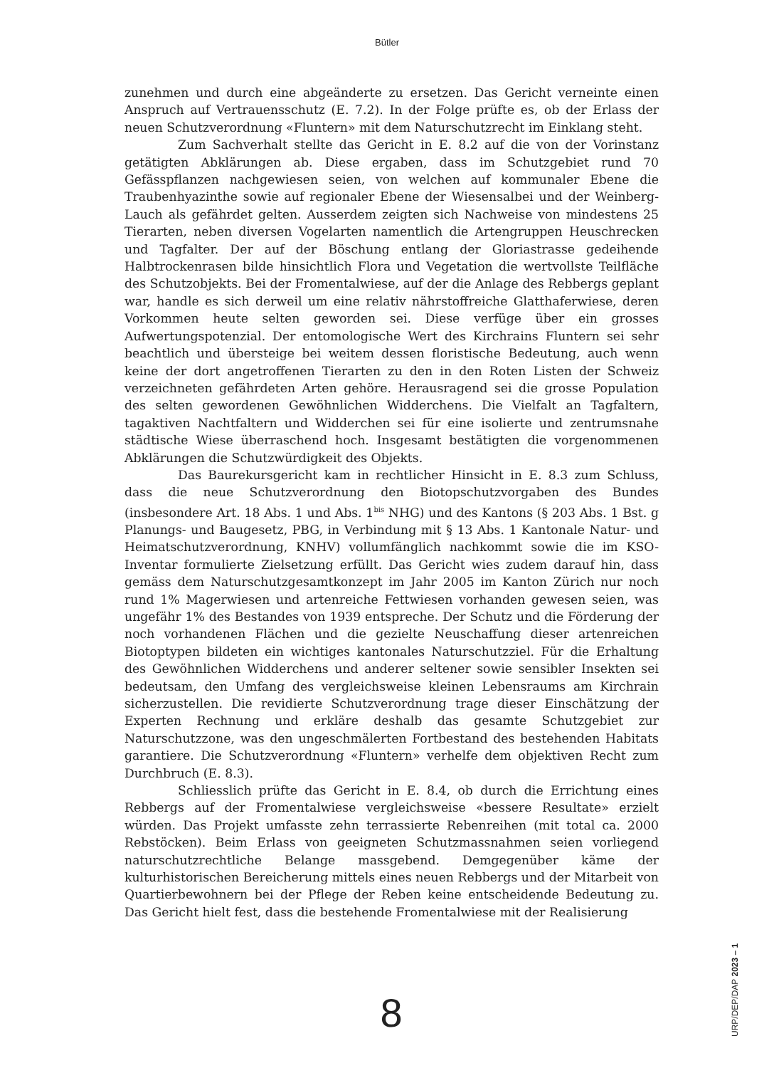Bütler
zunehmen und durch eine abgeänderte zu ersetzen. Das Gericht verneinte einen Anspruch auf Vertrauensschutz (E. 7.2). In der Folge prüfte es, ob der Erlass der neuen Schutzverordnung «Fluntern» mit dem Naturschutzrecht im Einklang steht.
Zum Sachverhalt stellte das Gericht in E. 8.2 auf die von der Vorinstanz getätigten Abklärungen ab. Diese ergaben, dass im Schutzgebiet rund 70 Gefässpflanzen nachgewiesen seien, von welchen auf kommunaler Ebene die Traubenhyazinthe sowie auf regionaler Ebene der Wiesensalbei und der Weinberg-Lauch als gefährdet gelten. Ausserdem zeigten sich Nachweise von mindestens 25 Tierarten, neben diversen Vogelarten namentlich die Artengruppen Heuschrecken und Tagfalter. Der auf der Böschung entlang der Gloriastrasse gedeihende Halbtrockenrasen bilde hinsichtlich Flora und Vegetation die wertvollste Teilfläche des Schutzobjekts. Bei der Fromentalwiese, auf der die Anlage des Rebbergs geplant war, handle es sich derweil um eine relativ nährstoffreiche Glatthaferwiese, deren Vorkommen heute selten geworden sei. Diese verfüge über ein grosses Aufwertungspotenzial. Der entomologische Wert des Kirchrains Fluntern sei sehr beachtlich und übersteige bei weitem dessen floristische Bedeutung, auch wenn keine der dort angetroffenen Tierarten zu den in den Roten Listen der Schweiz verzeichneten gefährdeten Arten gehöre. Herausragend sei die grosse Population des selten gewordenen Gewöhnlichen Widderchens. Die Vielfalt an Tagfaltern, tagaktiven Nachtfaltern und Widderchen sei für eine isolierte und zentrumsnahe städtische Wiese überraschend hoch. Insgesamt bestätigten die vorgenommenen Abklärungen die Schutzwürdigkeit des Objekts.
Das Baurekursgericht kam in rechtlicher Hinsicht in E. 8.3 zum Schluss, dass die neue Schutzverordnung den Biotopschutzvorgaben des Bundes (insbesondere Art. 18 Abs. 1 und Abs. 1<sup>bis</sup> NHG) und des Kantons (§ 203 Abs. 1 Bst. g Planungs- und Baugesetz, PBG, in Verbindung mit § 13 Abs. 1 Kantonale Natur- und Heimatschutzverordnung, KNHV) vollumfänglich nachkommt sowie die im KSO-Inventar formulierte Zielsetzung erfüllt. Das Gericht wies zudem darauf hin, dass gemäss dem Naturschutzgesamtkonzept im Jahr 2005 im Kanton Zürich nur noch rund 1% Magerwiesen und artenreiche Fettwiesen vorhanden gewesen seien, was ungefähr 1% des Bestandes von 1939 entspreche. Der Schutz und die Förderung der noch vorhandenen Flächen und die gezielte Neuschaffung dieser artenreichen Biotoptypen bildeten ein wichtiges kantonales Naturschutzziel. Für die Erhaltung des Gewöhnlichen Widderchens und anderer seltener sowie sensibler Insekten sei bedeutsam, den Umfang des vergleichsweise kleinen Lebensraums am Kirchrain sicherzustellen. Die revidierte Schutzverordnung trage dieser Einschätzung der Experten Rechnung und erkläre deshalb das gesamte Schutzgebiet zur Naturschutzzone, was den ungeschmälerten Fortbestand des bestehenden Habitats garantiere. Die Schutzverordnung «Fluntern» verhelfe dem objektiven Recht zum Durchbruch (E. 8.3).
Schliesslich prüfte das Gericht in E. 8.4, ob durch die Errichtung eines Rebbergs auf der Fromentalwiese vergleichsweise «bessere Resultate» erzielt würden. Das Projekt umfasste zehn terrassierte Rebenreihen (mit total ca. 2000 Rebstöcken). Beim Erlass von geeigneten Schutzmassnahmen seien vorliegend naturschutzrechtliche Belange massgebend. Demgegenüber käme der kulturhistorischen Bereicherung mittels eines neuen Rebbergs und der Mitarbeit von Quartierbewohnern bei der Pflege der Reben keine entscheidende Bedeutung zu. Das Gericht hielt fest, dass die bestehende Fromentalwiese mit der Realisierung
8
URP/DEP/DAP 2023 – 1